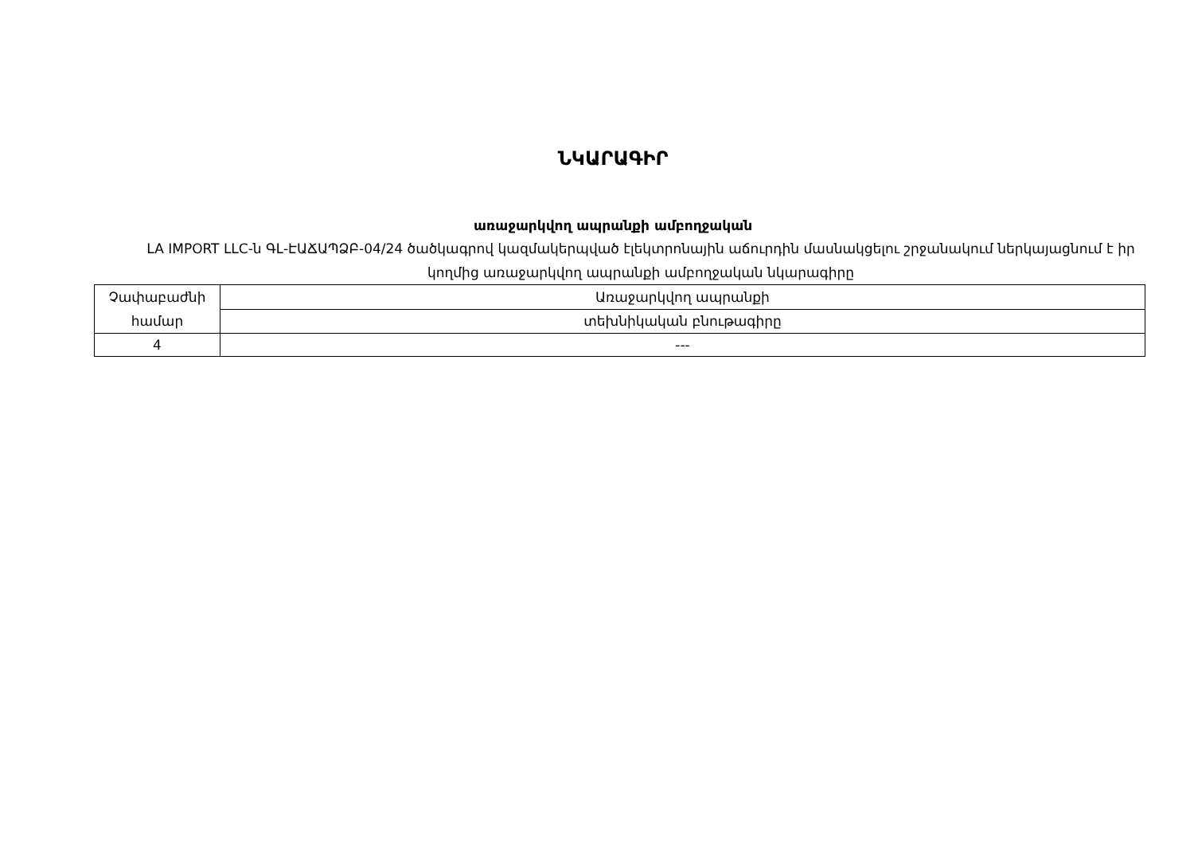ՆԿԱՐԱԳԻՐ
առաջարկվող ապրանքի ամբողջական
LA IMPORT LLC-ն ԳԼ-ԷԱՃԱՊՁԲ-04/24 ծածկագրով կազմակերպված էլեկտրոնային աճուրդին մասնակցելու շրջանակում ներկայացնում է իր կողմից առաջարկվող ապրանքի ամբողջական նկարագիրը
| Չափաբաժնի համար | Առաջարկվող ապրանքի |
| | տեխնիկական բնութագիրը |
| 4 | --- |